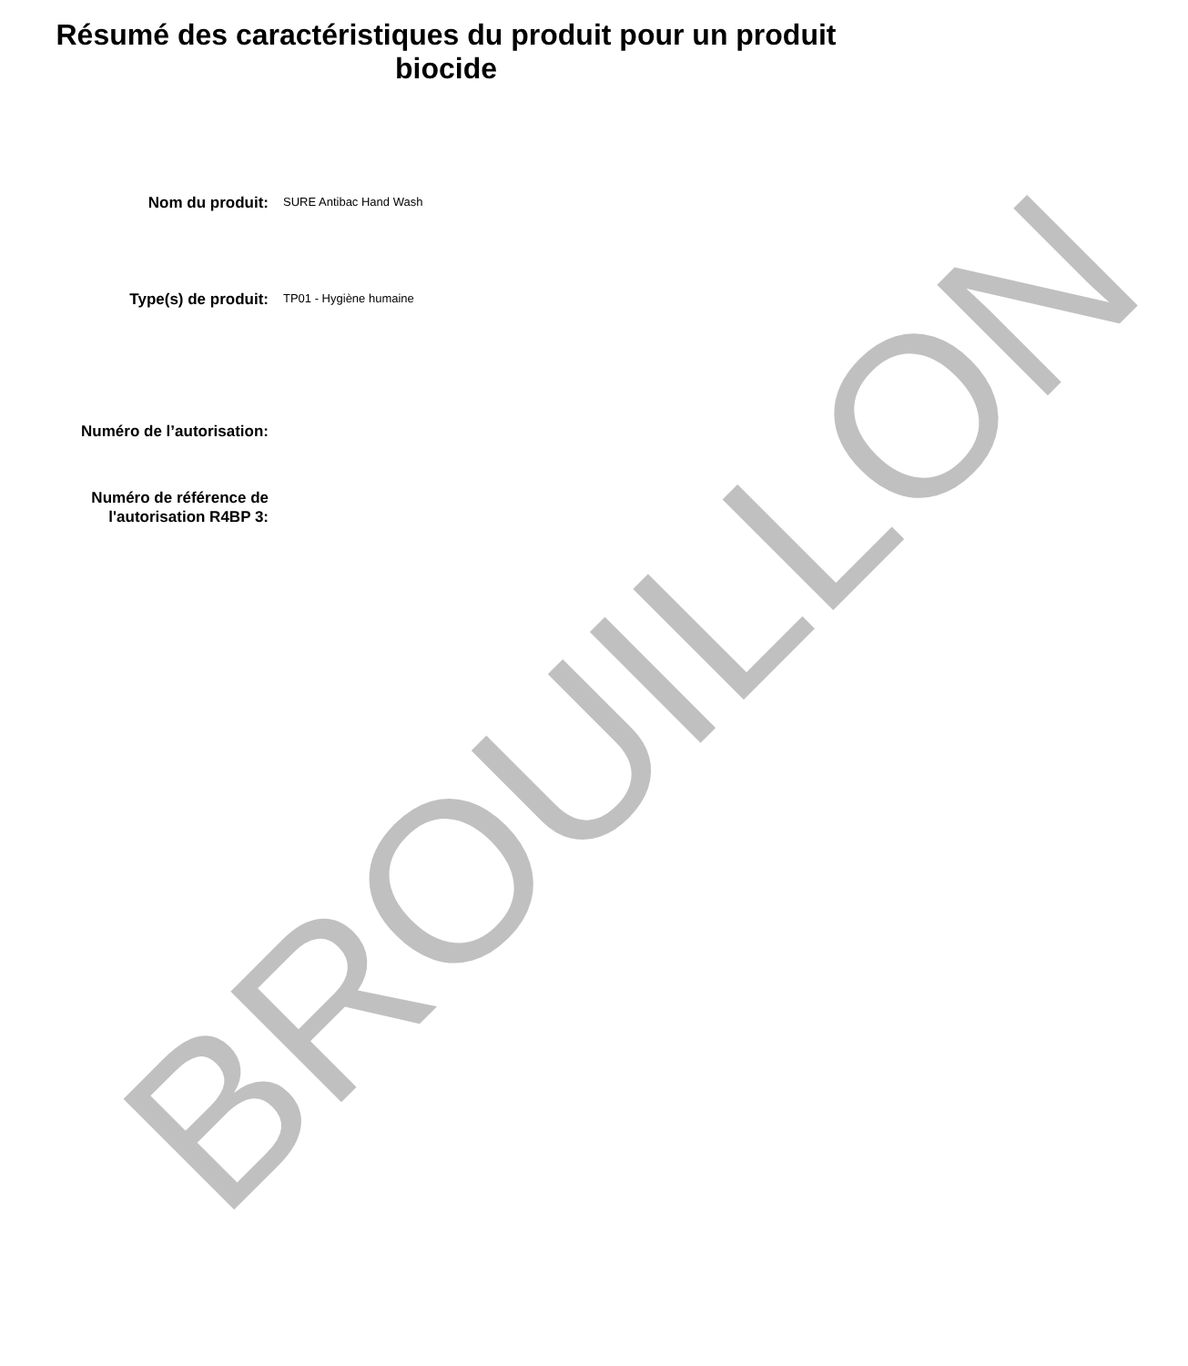Résumé des caractéristiques du produit pour un produit biocide
Nom du produit:
SURE Antibac Hand Wash
Type(s) de produit:
TP01 - Hygiène humaine
Numéro de l’autorisation:
Numéro de référence de l'autorisation R4BP 3:
BROUILLON